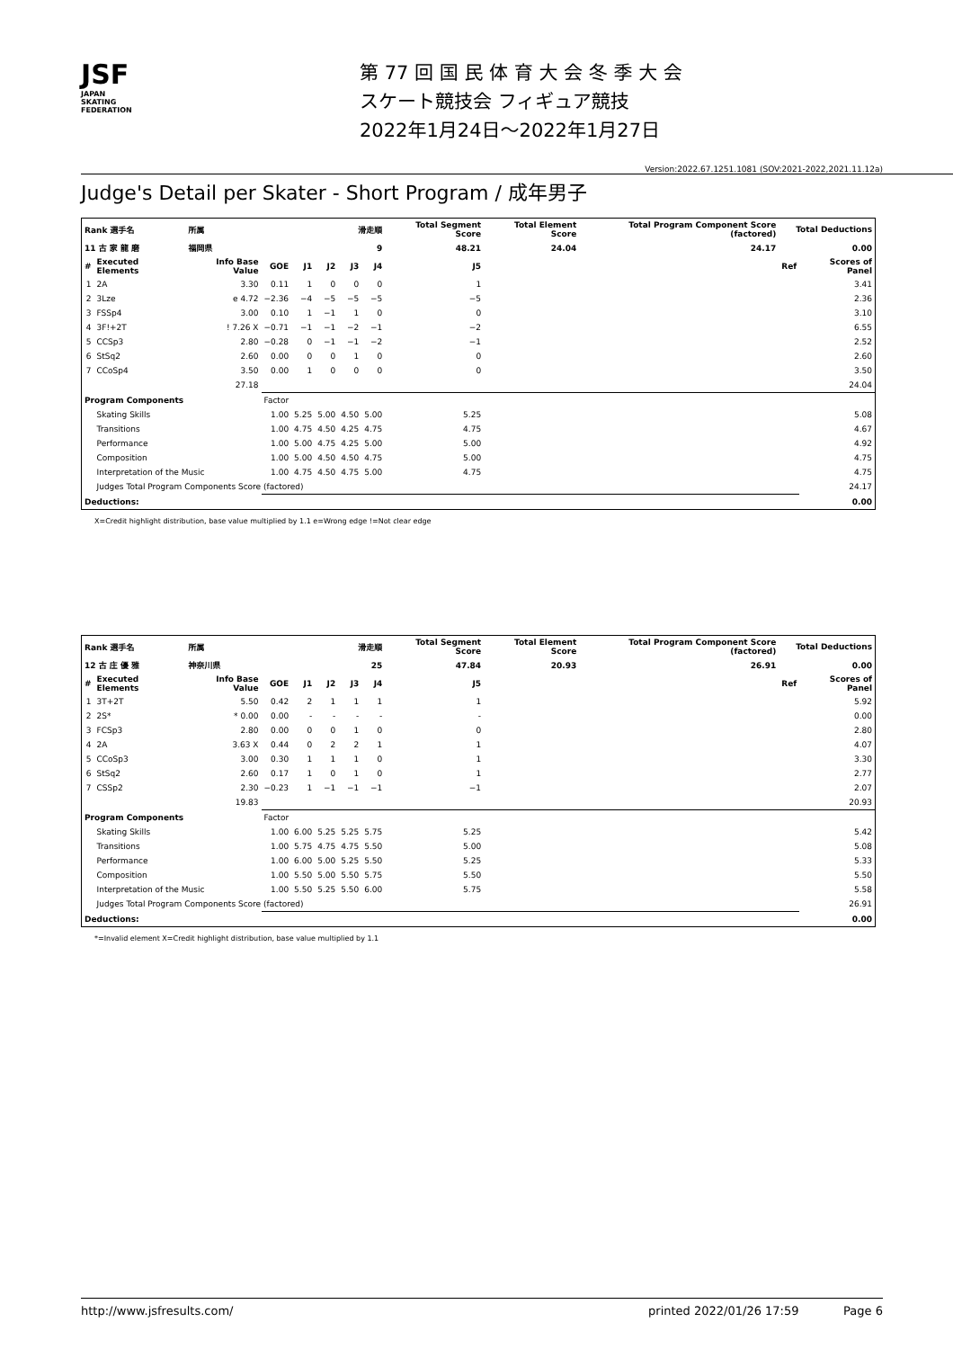JSF
JAPAN
SKATING
FEDERATION
第 77 回 国 民 体 育 大 会 冬 季 大 会
スケート競技会 フィギュア競技
2022年1月24日～2022年1月27日
Version:2022.67.1251.1081 (SOV:2021-2022,2021.11.12a)
Judge's Detail per Skater - Short Program / 成年男子
| Rank 選手名 | | 所属 | 滑走順 | | | | | Total Segment Score | Total Element Score | Total Program Component Score (factored) | Total Deductions | |
| --- | --- | --- | --- | --- | --- | --- | --- | --- | --- | --- | --- | --- |
| 11 古 家 龍 磨 | | 福岡県 | 9 | | | | | 48.21 | 24.04 | 24.17 | 0.00 | |
| # | Executed Elements | Info Base Value | GOE | J1 | J2 | J3 | J4 | J5 | | | Ref | Scores of Panel |
| 1 | 2A | 3.30 | 0.11 | 1 | 0 | 0 | 0 | 1 | | | | 3.41 |
| 2 | 3Lze | e 4.72 | −2.36 | −4 | −5 | −5 | −5 | −5 | | | | 2.36 |
| 3 | FSSp4 | 3.00 | 0.10 | 1 | −1 | 1 | 0 | 0 | | | | 3.10 |
| 4 | 3F!+2T | ! 7.26 X | −0.71 | −1 | −1 | −2 | −1 | −2 | | | | 6.55 |
| 5 | CCSp3 | 2.80 | −0.28 | 0 | −1 | −1 | −2 | −1 | | | | 2.52 |
| 6 | StSq2 | 2.60 | 0.00 | 0 | 0 | 1 | 0 | 0 | | | | 2.60 |
| 7 | CCoSp4 | 3.50 | 0.00 | 1 | 0 | 0 | 0 | 0 | | | | 3.50 |
| | | 27.18 | | | | | | | | | | 24.04 |
| Program Components | | | Factor | | | | | | | | | |
| | Skating Skills | | 1.00 | 5.25 | 5.00 | 4.50 | 5.00 | 5.25 | | | | 5.08 |
| | Transitions | | 1.00 | 4.75 | 4.50 | 4.25 | 4.75 | 4.75 | | | | 4.67 |
| | Performance | | 1.00 | 5.00 | 4.75 | 4.25 | 5.00 | 5.00 | | | | 4.92 |
| | Composition | | 1.00 | 5.00 | 4.50 | 4.50 | 4.75 | 5.00 | | | | 4.75 |
| | Interpretation of the Music | | 1.00 | 4.75 | 4.50 | 4.75 | 5.00 | 4.75 | | | | 4.75 |
| | Judges Total Program Components Score (factored) | | | | | | | | | | | 24.17 |
| Deductions: | | | | | | | | | | | | 0.00 |
X=Credit highlight distribution, base value multiplied by 1.1 e=Wrong edge !=Not clear edge
| Rank 選手名 | | 所属 | 滑走順 | | | | | Total Segment Score | Total Element Score | Total Program Component Score (factored) | Total Deductions | |
| --- | --- | --- | --- | --- | --- | --- | --- | --- | --- | --- | --- | --- |
| 12 古 庄 優 雅 | | 神奈川県 | 25 | | | | | 47.84 | 20.93 | 26.91 | 0.00 | |
| # | Executed Elements | Info Base Value | GOE | J1 | J2 | J3 | J4 | J5 | | | Ref | Scores of Panel |
| 1 | 3T+2T | 5.50 | 0.42 | 2 | 1 | 1 | 1 | 1 | | | | 5.92 |
| 2 | 2S* | * 0.00 | 0.00 | - | - | - | - | - | | | | 0.00 |
| 3 | FCSp3 | 2.80 | 0.00 | 0 | 0 | 1 | 0 | 0 | | | | 2.80 |
| 4 | 2A | 3.63 X | 0.44 | 0 | 2 | 2 | 1 | 1 | | | | 4.07 |
| 5 | CCoSp3 | 3.00 | 0.30 | 1 | 1 | 1 | 0 | 1 | | | | 3.30 |
| 6 | StSq2 | 2.60 | 0.17 | 1 | 0 | 1 | 0 | 1 | | | | 2.77 |
| 7 | CSSp2 | 2.30 | −0.23 | 1 | −1 | −1 | −1 | −1 | | | | 2.07 |
| | | 19.83 | | | | | | | | | | 20.93 |
| Program Components | | | Factor | | | | | | | | | |
| | Skating Skills | | 1.00 | 6.00 | 5.25 | 5.25 | 5.75 | 5.25 | | | | 5.42 |
| | Transitions | | 1.00 | 5.75 | 4.75 | 4.75 | 5.50 | 5.00 | | | | 5.08 |
| | Performance | | 1.00 | 6.00 | 5.00 | 5.25 | 5.50 | 5.25 | | | | 5.33 |
| | Composition | | 1.00 | 5.50 | 5.00 | 5.50 | 5.75 | 5.50 | | | | 5.50 |
| | Interpretation of the Music | | 1.00 | 5.50 | 5.25 | 5.50 | 6.00 | 5.75 | | | | 5.58 |
| | Judges Total Program Components Score (factored) | | | | | | | | | | | 26.91 |
| Deductions: | | | | | | | | | | | | 0.00 |
*=Invalid element X=Credit highlight distribution, base value multiplied by 1.1
http://www.jsfresults.com/ printed 2022/01/26 17:59 Page 6